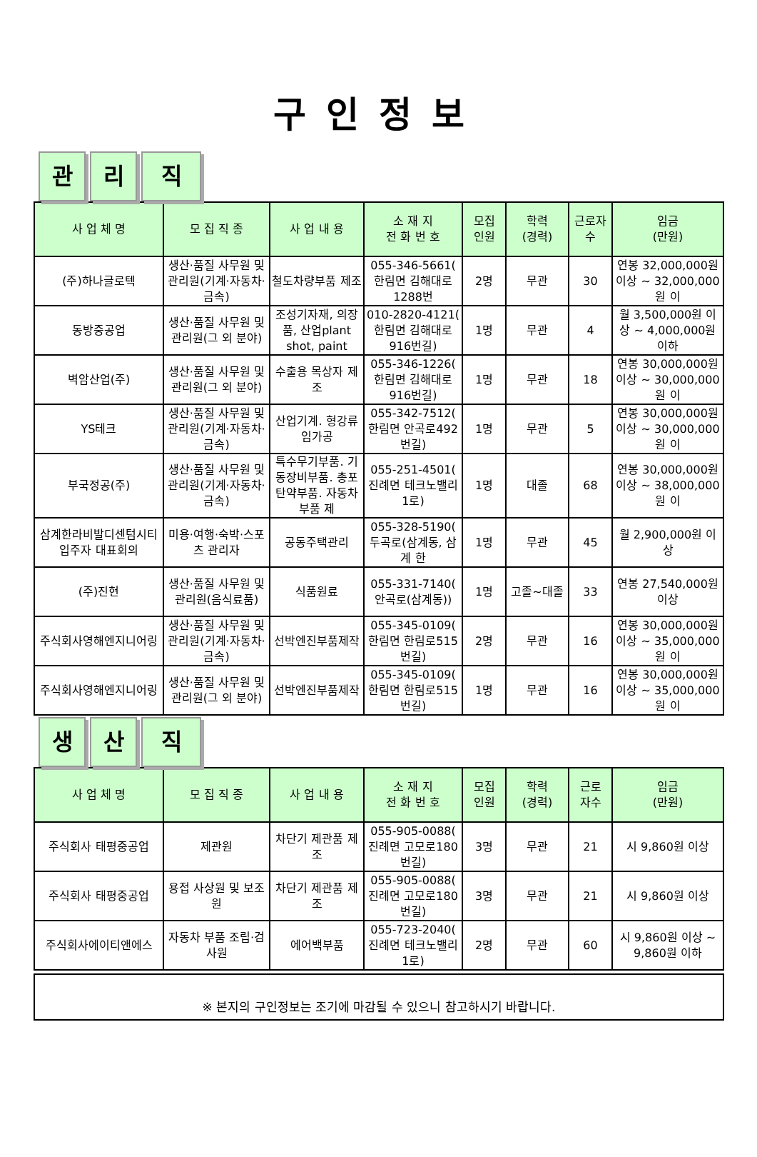구인정보
관리 직
| 사 업 체 명 | 모 집 직 종 | 사 업 내 용 | 소 재 지 전 화 번 호 | 모집 인원 | 학력 (경력) | 근로자 수 | 임금 (만원) |
| --- | --- | --- | --- | --- | --- | --- | --- |
| (주)하나글로텍 | 생산·품질 사무원 및 관리원(기계·자동차·금속) | 철도차량부품 제조 | 055-346-5661( 한림면 김해대로1288번 | 2명 | 무관 | 30 | 연봉 32,000,000원 이상 ~ 32,000,000원 이 |
| 동방중공업 | 생산·품질 사무원 및 관리원(그 외 분야) | 조성기자재, 의장품, 산업plant shot, paint | 010-2820-4121( 한림면 김해대로916번길) | 1명 | 무관 | 4 | 월 3,500,000원 이상 ~ 4,000,000원 이하 |
| 벽암산업(주) | 생산·품질 사무원 및 관리원(그 외 분야) | 수출용 목상자 제조 | 055-346-1226( 한림면 김해대로916번길) | 1명 | 무관 | 18 | 연봉 30,000,000원 이상 ~ 30,000,000원 이 |
| YS테크 | 생산·품질 사무원 및 관리원(기계·자동차·금속) | 산업기계. 형강류 임가공 | 055-342-7512( 한림면 안곡로492번길) | 1명 | 무관 | 5 | 연봉 30,000,000원 이상 ~ 30,000,000원 이 |
| 부국정공(주) | 생산·품질 사무원 및 관리원(기계·자동차·금속) | 특수무기부품. 기동장비부품. 총포 탄약부품. 자동차부품 제 | 055-251-4501( 진례면 테크노밸리1로) | 1명 | 대졸 | 68 | 연봉 30,000,000원 이상 ~ 38,000,000원 이 |
| 삼계한라비발디센텀시티 입주자 대표회의 | 미용·여행·숙박·스포츠 관리자 | 공동주택관리 | 055-328-5190( 두곡로(삼계동, 삼계 한 | 1명 | 무관 | 45 | 월 2,900,000원 이상 |
| (주)진현 | 생산·품질 사무원 및 관리원(음식료품) | 식품원료 | 055-331-7140( 안곡로(삼계동)) | 1명 | 고졸~대졸 | 33 | 연봉 27,540,000원 이상 |
| 주식회사영해엔지니어링 | 생산·품질 사무원 및 관리원(기계·자동차·금속) | 선박엔진부품제작 | 055-345-0109( 한림면 한림로515번길) | 2명 | 무관 | 16 | 연봉 30,000,000원 이상 ~ 35,000,000원 이 |
| 주식회사영해엔지니어링 | 생산·품질 사무원 및 관리원(그 외 분야) | 선박엔진부품제작 | 055-345-0109( 한림면 한림로515번길) | 1명 | 무관 | 16 | 연봉 30,000,000원 이상 ~ 35,000,000원 이 |
생산 직
| 사 업 체 명 | 모 집 직 종 | 사 업 내 용 | 소 재 지 전 화 번 호 | 모집 인원 | 학력 (경력) | 근로 자수 | 임금 (만원) |
| --- | --- | --- | --- | --- | --- | --- | --- |
| 주식회사 태평중공업 | 제관원 | 차단기 제관품 제조 | 055-905-0088( 진례면 고모로180번길) | 3명 | 무관 | 21 | 시 9,860원 이상 |
| 주식회사 태평중공업 | 용접 사상원 및 보조원 | 차단기 제관품 제조 | 055-905-0088( 진례면 고모로180번길) | 3명 | 무관 | 21 | 시 9,860원 이상 |
| 주식회사에이티앤에스 | 자동차 부품 조립·검사원 | 에어백부품 | 055-723-2040( 진례면 테크노밸리1로) | 2명 | 무관 | 60 | 시 9,860원 이상 ~ 9,860원 이하 |
※ 본지의 구인정보는 조기에 마감될 수 있으니 참고하시기 바랍니다.